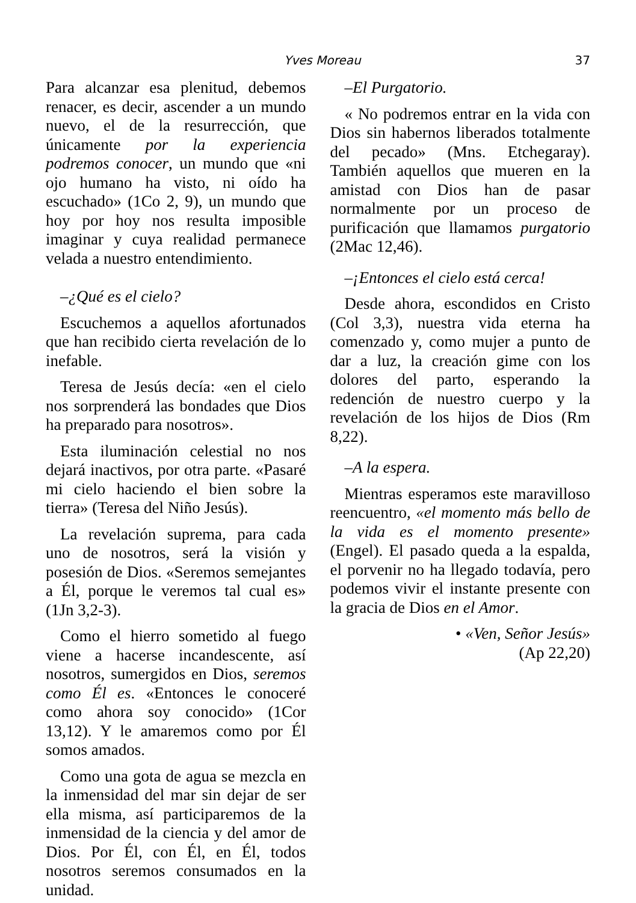Yves Moreau 37
Para alcanzar esa plenitud, debemos renacer, es decir, ascender a un mundo nuevo, el de la resurrección, que únicamente por la experiencia podremos conocer, un mundo que «ni ojo humano ha visto, ni oído ha escuchado» (1Co 2, 9), un mundo que hoy por hoy nos resulta imposible imaginar y cuya realidad permanece velada a nuestro entendimiento.
–¿Qué es el cielo?
Escuchemos a aquellos afortunados que han recibido cierta revelación de lo inefable.
Teresa de Jesús decía: «en el cielo nos sorprenderá las bondades que Dios ha preparado para nosotros».
Esta iluminación celestial no nos dejará inactivos, por otra parte. «Pasaré mi cielo haciendo el bien sobre la tierra» (Teresa del Niño Jesús).
La revelación suprema, para cada uno de nosotros, será la visión y posesión de Dios. «Seremos semejantes a Él, porque le veremos tal cual es» (1Jn 3,2-3).
Como el hierro sometido al fuego viene a hacerse incandescente, así nosotros, sumergidos en Dios, seremos como Él es. «Entonces le conoceré como ahora soy conocido» (1Cor 13,12). Y le amaremos como por Él somos amados.
Como una gota de agua se mezcla en la inmensidad del mar sin dejar de ser ella misma, así participaremos de la inmensidad de la ciencia y del amor de Dios. Por Él, con Él, en Él, todos nosotros seremos consumados en la unidad.
–El Purgatorio.
« No podremos entrar en la vida con Dios sin habernos liberados totalmente del pecado» (Mns. Etchegaray). También aquellos que mueren en la amistad con Dios han de pasar normalmente por un proceso de purificación que llamamos purgatorio (2Mac 12,46).
–¡Entonces el cielo está cerca!
Desde ahora, escondidos en Cristo (Col 3,3), nuestra vida eterna ha comenzado y, como mujer a punto de dar a luz, la creación gime con los dolores del parto, esperando la redención de nuestro cuerpo y la revelación de los hijos de Dios (Rm 8,22).
–A la espera.
Mientras esperamos este maravilloso reencuentro, «el momento más bello de la vida es el momento presente» (Engel). El pasado queda a la espalda, el porvenir no ha llegado todavía, pero podemos vivir el instante presente con la gracia de Dios en el Amor.
• «Ven, Señor Jesús»
(Ap 22,20)